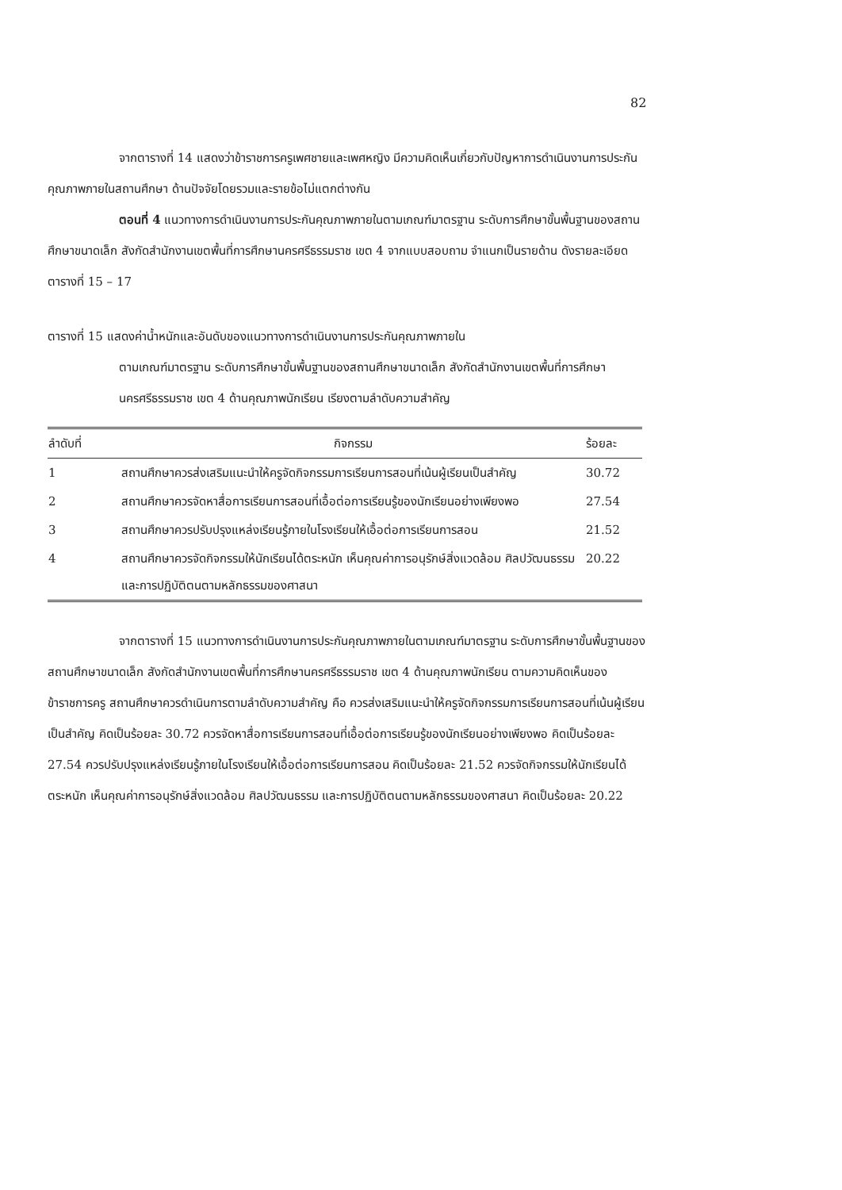82
จากตารางที่ 14 แสดงว่าข้าราชการครูเพศชายและเพศหญิง มีความคิดเห็นเกี่ยวกับปัญหาการดำเนินงานการประกันคุณภาพภายในสถานศึกษา ด้านปัจจัยโดยรวมและรายข้อไม่แตกต่างกัน
ตอนที่ 4 แนวทางการดำเนินงานการประกันคุณภาพภายในตามเกณฑ์มาตรฐาน ระดับการศึกษาขั้นพื้นฐานของสถานศึกษาขนาดเล็ก สังกัดสำนักงานเขตพื้นที่การศึกษานครศรีธรรมราช เขต 4 จากแบบสอบถาม จำแนกเป็นรายด้าน ดังรายละเอียดตารางที่ 15 – 17
ตารางที่ 15 แสดงค่าน้ำหนักและอันดับของแนวทางการดำเนินงานการประกันคุณภาพภายใน
ตามเกณฑ์มาตรฐาน ระดับการศึกษาขั้นพื้นฐานของสถานศึกษาขนาดเล็ก สังกัดสำนักงานเขตพื้นที่การศึกษานครศรีธรรมราช เขต 4 ด้านคุณภาพนักเรียน เรียงตามลำดับความสำคัญ
| ลำดับที่ | กิจกรรม | ร้อยละ |
| --- | --- | --- |
| 1 | สถานศึกษาควรส่งเสริมแนะนำให้ครูจัดกิจกรรมการเรียนการสอนที่เน้นผู้เรียนเป็นสำคัญ | 30.72 |
| 2 | สถานศึกษาควรจัดหาสื่อการเรียนการสอนที่เอื้อต่อการเรียนรู้ของนักเรียนอย่างเพียงพอ | 27.54 |
| 3 | สถานศึกษาควรปรับปรุงแหล่งเรียนรู้ภายในโรงเรียนให้เอื้อต่อการเรียนการสอน | 21.52 |
| 4 | สถานศึกษาควรจัดกิจกรรมให้นักเรียนได้ตระหนัก เห็นคุณค่าการอนุรักษ์สิ่งแวดล้อม ศิลปวัฒนธรรม และการปฏิบัติตนตามหลักธรรมของศาสนา | 20.22 |
จากตารางที่ 15 แนวทางการดำเนินงานการประกันคุณภาพภายในตามเกณฑ์มาตรฐาน ระดับการศึกษาขั้นพื้นฐานของสถานศึกษาขนาดเล็ก สังกัดสำนักงานเขตพื้นที่การศึกษานครศรีธรรมราช เขต 4 ด้านคุณภาพนักเรียน ตามความคิดเห็นของข้าราชการครู สถานศึกษาควรดำเนินการตามลำดับความสำคัญ คือ ควรส่งเสริมแนะนำให้ครูจัดกิจกรรมการเรียนการสอนที่เน้นผู้เรียนเป็นสำคัญ คิดเป็นร้อยละ 30.72 ควรจัดหาสื่อการเรียนการสอนที่เอื้อต่อการเรียนรู้ของนักเรียนอย่างเพียงพอ คิดเป็นร้อยละ 27.54 ควรปรับปรุงแหล่งเรียนรู้ภายในโรงเรียนให้เอื้อต่อการเรียนการสอน คิดเป็นร้อยละ 21.52 ควรจัดกิจกรรมให้นักเรียนได้ตระหนัก เห็นคุณค่าการอนุรักษ์สิ่งแวดล้อม ศิลปวัฒนธรรม และการปฏิบัติตนตามหลักธรรมของศาสนา คิดเป็นร้อยละ 20.22